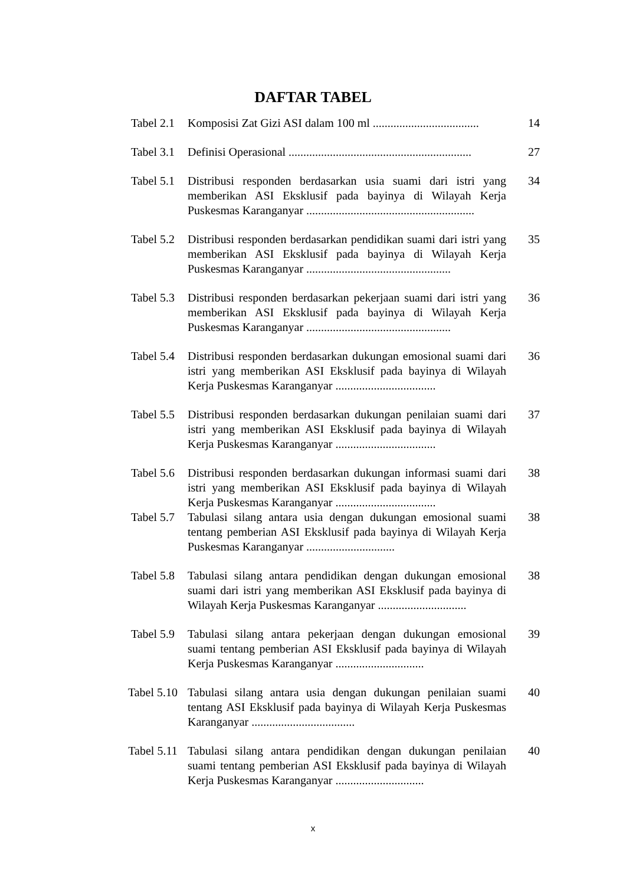DAFTAR TABEL
| Tabel 2.1 | Komposisi Zat Gizi ASI dalam 100 ml .................................... | 14 |
| Tabel 3.1 | Definisi Operasional .............................................................. | 27 |
| Tabel 5.1 | Distribusi responden berdasarkan usia suami dari istri yang memberikan ASI Eksklusif pada bayinya di Wilayah Kerja Puskesmas Karanganyar ......................................................... | 34 |
| Tabel 5.2 | Distribusi responden berdasarkan pendidikan suami dari istri yang memberikan ASI Eksklusif pada bayinya di Wilayah Kerja Puskesmas Karanganyar ................................................. | 35 |
| Tabel 5.3 | Distribusi responden berdasarkan pekerjaan suami dari istri yang memberikan ASI Eksklusif pada bayinya di Wilayah Kerja Puskesmas Karanganyar ................................................. | 36 |
| Tabel 5.4 | Distribusi responden berdasarkan dukungan emosional suami dari istri yang memberikan ASI Eksklusif pada bayinya di Wilayah Kerja Puskesmas Karanganyar .................................. | 36 |
| Tabel 5.5 | Distribusi responden berdasarkan dukungan penilaian suami dari istri yang memberikan ASI Eksklusif pada bayinya di Wilayah Kerja Puskesmas Karanganyar .................................. | 37 |
| Tabel 5.6 | Distribusi responden berdasarkan dukungan informasi suami dari istri yang memberikan ASI Eksklusif pada bayinya di Wilayah Kerja Puskesmas Karanganyar .................................. | 38 |
| Tabel 5.7 | Tabulasi silang antara usia dengan dukungan emosional suami tentang pemberian ASI Eksklusif pada bayinya di Wilayah Kerja Puskesmas Karanganyar .............................. | 38 |
| Tabel 5.8 | Tabulasi silang antara pendidikan dengan dukungan emosional suami dari istri yang memberikan ASI Eksklusif pada bayinya di Wilayah Kerja Puskesmas Karanganyar .............................. | 38 |
| Tabel 5.9 | Tabulasi silang antara pekerjaan dengan dukungan emosional suami tentang pemberian ASI Eksklusif pada bayinya di Wilayah Kerja Puskesmas Karanganyar .............................. | 39 |
| Tabel 5.10 | Tabulasi silang antara usia dengan dukungan penilaian suami tentang ASI Eksklusif pada bayinya di Wilayah Kerja Puskesmas Karanganyar ................................... | 40 |
| Tabel 5.11 | Tabulasi silang antara pendidikan dengan dukungan penilaian suami tentang pemberian ASI Eksklusif pada bayinya di Wilayah Kerja Puskesmas Karanganyar .............................. | 40 |
x